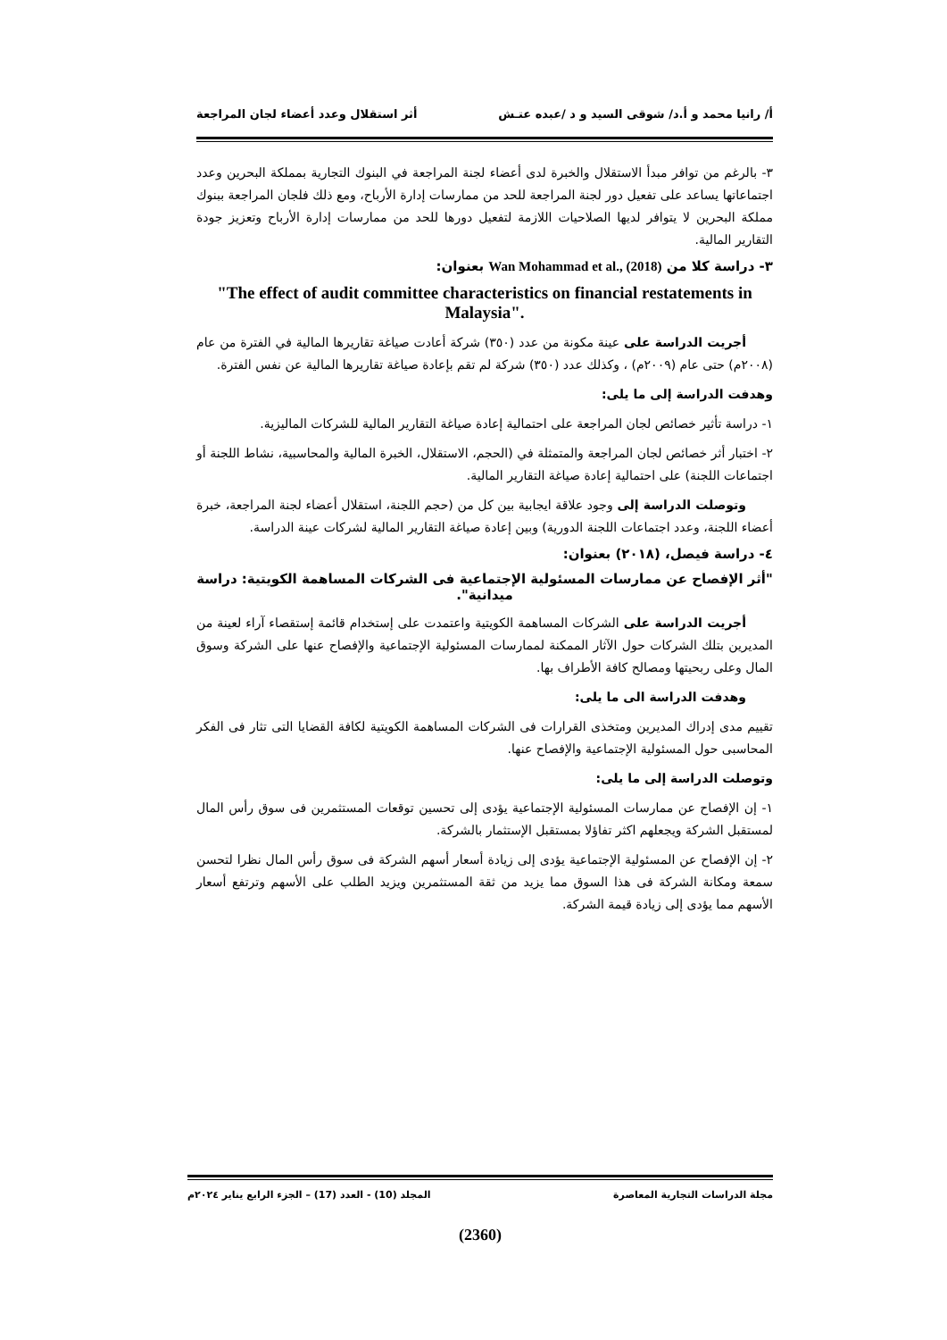أ/ رانيا محمد و أ.د/ شوقى السيد و د /عبده عتـش أثر استقلال وعدد أعضاء لجان المراجعة
٣- بالرغم من توافر مبدأ الاستقلال والخبرة لدى أعضاء لجنة المراجعة في البنوك التجارية بمملكة البحرين وعدد اجتماعاتها يساعد على تفعيل دور لجنة المراجعة للحد من ممارسات إدارة الأرباح، ومع ذلك فلجان المراجعة ببنوك مملكة البحرين لا يتوافر لديها الصلاحيات اللازمة لتفعيل دورها للحد من ممارسات إدارة الأرباح وتعزيز جودة التقارير المالية.
٣- دراسة كلا من Wan Mohammad et al., (2018) بعنوان:
"The effect of audit committee characteristics on financial restatements in Malaysia".
أجريت الدراسة على عينة مكونة من عدد (٣٥٠) شركة أعادت صياغة تقاريرها المالية في الفترة من عام (٢٠٠٨م) حتى عام (٢٠٠٩م) ، وكذلك عدد (٣٥٠) شركة لم تقم بإعادة صياغة تقاريرها المالية عن نفس الفترة.
وهدفت الدراسة إلى ما يلى:
١- دراسة تأثير خصائص لجان المراجعة على احتمالية إعادة صياغة التقارير المالية للشركات الماليزية.
٢- اختبار أثر خصائص لجان المراجعة والمتمثلة في (الحجم، الاستقلال، الخبرة المالية والمحاسبية، نشاط اللجنة أو اجتماعات اللجنة) على احتمالية إعادة صياغة التقارير المالية.
وتوصلت الدراسة إلى وجود علاقة ايجابية بين كل من (حجم اللجنة، استقلال أعضاء لجنة المراجعة، خبرة أعضاء اللجنة، وعدد اجتماعات اللجنة الدورية) وبين إعادة صياغة التقارير المالية لشركات عينة الدراسة.
٤- دراسة فيصل، (٢٠١٨) بعنوان:
"أثر الإفصاح عن ممارسات المسئولية الإجتماعية فى الشركات المساهمة الكويتية: دراسة ميدانية".
أجريت الدراسة على الشركات المساهمة الكويتية واعتمدت على إستخدام قائمة إستقصاء آراء لعينة من المديرين بتلك الشركات حول الآثار الممكنة لممارسات المسئولية الإجتماعية والإفصاح عنها على الشركة وسوق المال وعلى ربحيتها ومصالح كافة الأطراف بها.
وهدفت الدراسة الى ما يلى:
تقييم مدى إدراك المديرين ومتخذى القرارات فى الشركات المساهمة الكويتية لكافة القضايا التى تثار فى الفكر المحاسبى حول المسئولية الإجتماعية والإفصاح عنها.
وتوصلت الدراسة إلى ما يلى:
١- إن الإفصاح عن ممارسات المسئولية الإجتماعية يؤدى إلى تحسين توقعات المستثمرين فى سوق رأس المال لمستقبل الشركة ويجعلهم اكثر تفاؤلا بمستقبل الإستثمار بالشركة.
٢- إن الإفصاح عن المسئولية الإجتماعية يؤدى إلى زيادة أسعار أسهم الشركة فى سوق رأس المال نظرا لتحسن سمعة ومكانة الشركة فى هذا السوق مما يزيد من ثقة المستثمرين ويزيد الطلب على الأسهم وترتفع أسعار الأسهم مما يؤدى إلى زيادة قيمة الشركة.
مجلة الدراسات التجارية المعاصرة المجلد (10) - العدد (17) – الجزء الرابع يناير ٢٠٢٤م
(2360)